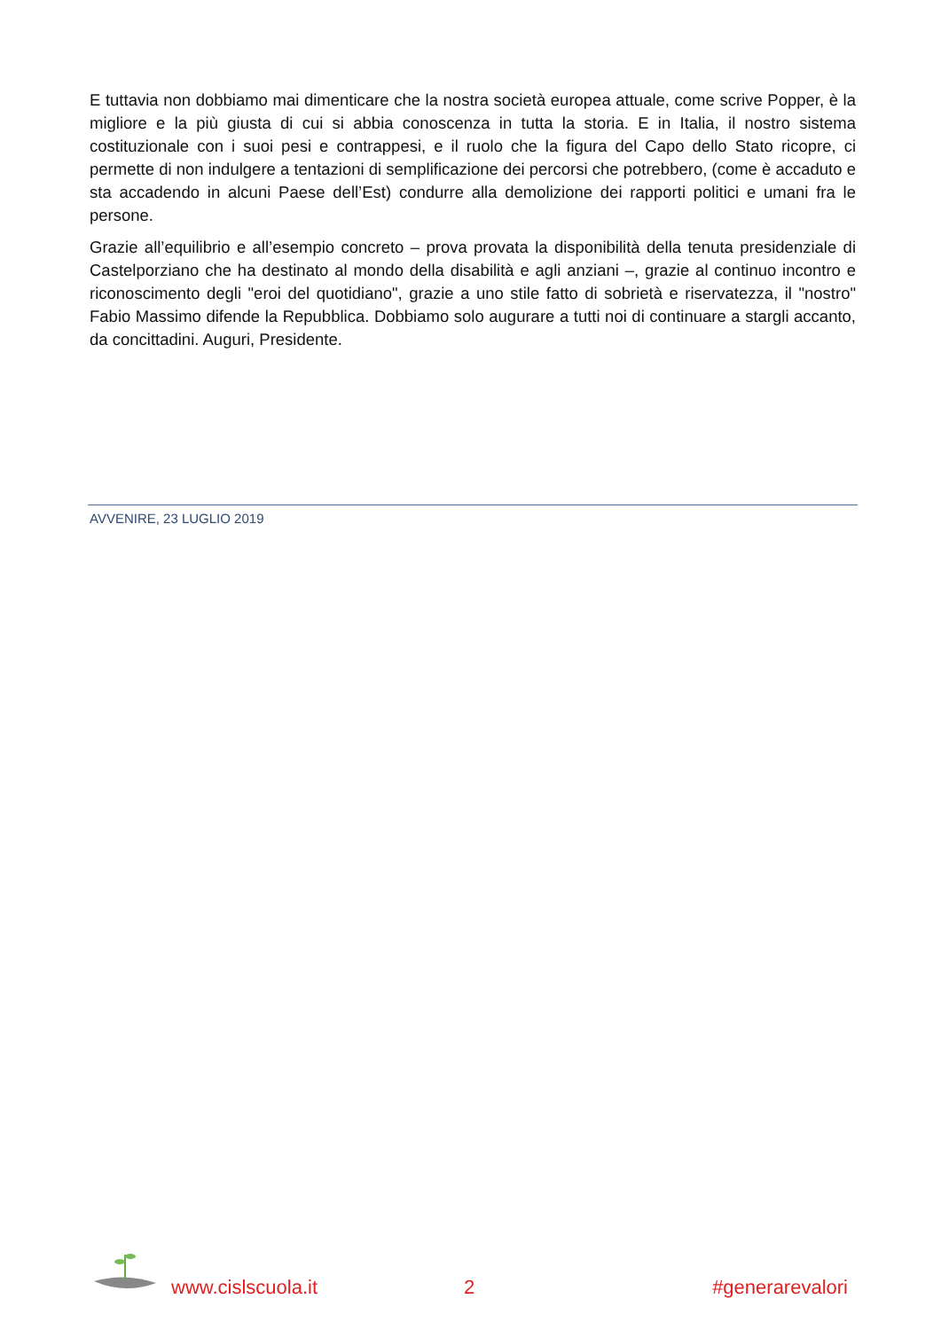E tuttavia non dobbiamo mai dimenticare che la nostra società europea attuale, come scrive Popper, è la migliore e la più giusta di cui si abbia conoscenza in tutta la storia. E in Italia, il nostro sistema costituzionale con i suoi pesi e contrappesi, e il ruolo che la figura del Capo dello Stato ricopre, ci permette di non indulgere a tentazioni di semplificazione dei percorsi che potrebbero, (come è accaduto e sta accadendo in alcuni Paese dell’Est) condurre alla demolizione dei rapporti politici e umani fra le persone.
Grazie all’equilibrio e all’esempio concreto – prova provata la disponibilità della tenuta presidenziale di Castelporziano che ha destinato al mondo della disabilità e agli anziani –, grazie al continuo incontro e riconoscimento degli "eroi del quotidiano", grazie a uno stile fatto di sobrietà e riservatezza, il "nostro" Fabio Massimo difende la Repubblica. Dobbiamo solo augurare a tutti noi di continuare a stargli accanto, da concittadini. Auguri, Presidente.
AVVENIRE, 23 LUGLIO 2019
www.cislscuola.it 2 #generarevalori